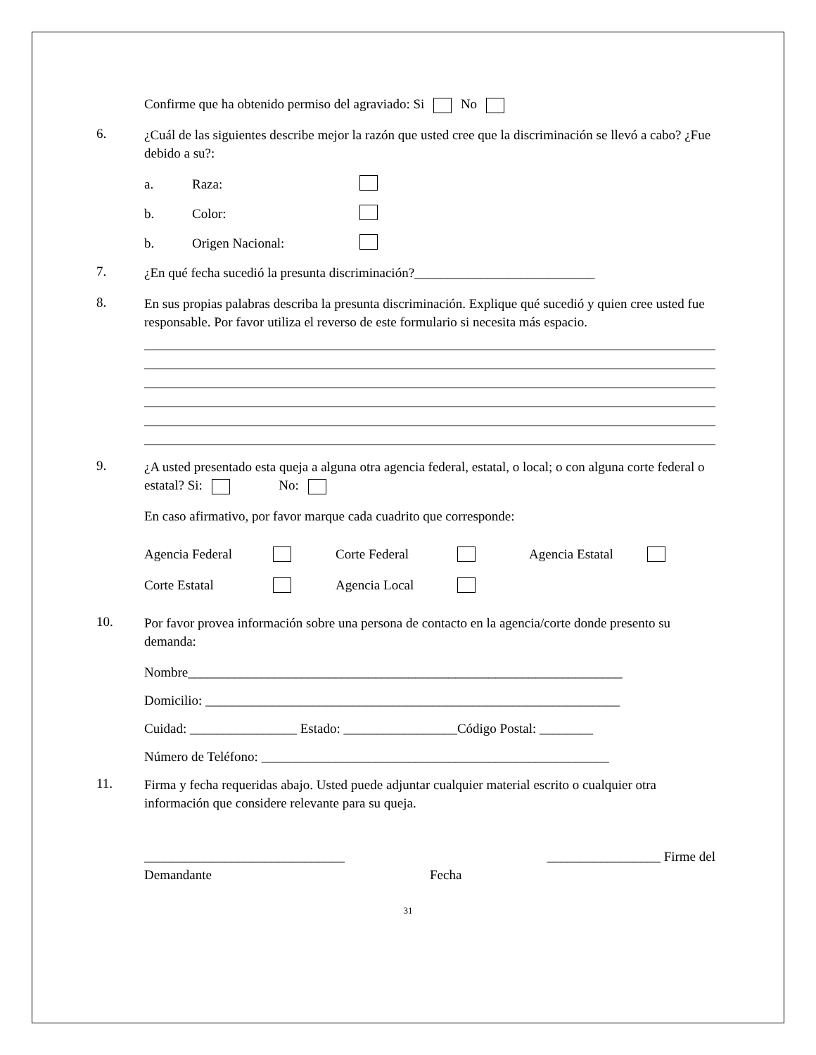Confirme que ha obtenido permiso del agraviado: Si No
6.
¿Cuál de las siguientes describe mejor la razón que usted cree que la discriminación se llevó a cabo? ¿Fue debido a su?:
a. Raza:
b. Color:
b. Origen Nacional:
7.
¿En qué fecha sucedió la presunta discriminación?___________________________
8.
En sus propias palabras describa la presunta discriminación. Explique qué sucedió y quien cree usted fue responsable. Por favor utiliza el reverso de este formulario si necesita más espacio.
9.
¿A usted presentado esta queja a alguna otra agencia federal, estatal, o local; o con alguna corte federal o estatal? Si: No:
En caso afirmativo, por favor marque cada cuadrito que corresponde:
Agencia Federal Corte Federal Agencia Estatal Corte Estatal Agencia Local
10.
Por favor provea información sobre una persona de contacto en la agencia/corte donde presento su demanda:
Nombre_________________________________________________________________
Domicilio: ______________________________________________________________
Cuidad: ________________ Estado: _________________Código Postal: ________
Número de Teléfono: ____________________________________________________
11.
Firma y fecha requeridas abajo. Usted puede adjuntar cualquier material escrito o cualquier otra información que considere relevante para su queja.
______________________________
Demandante
Fecha _________________ Firme del
31